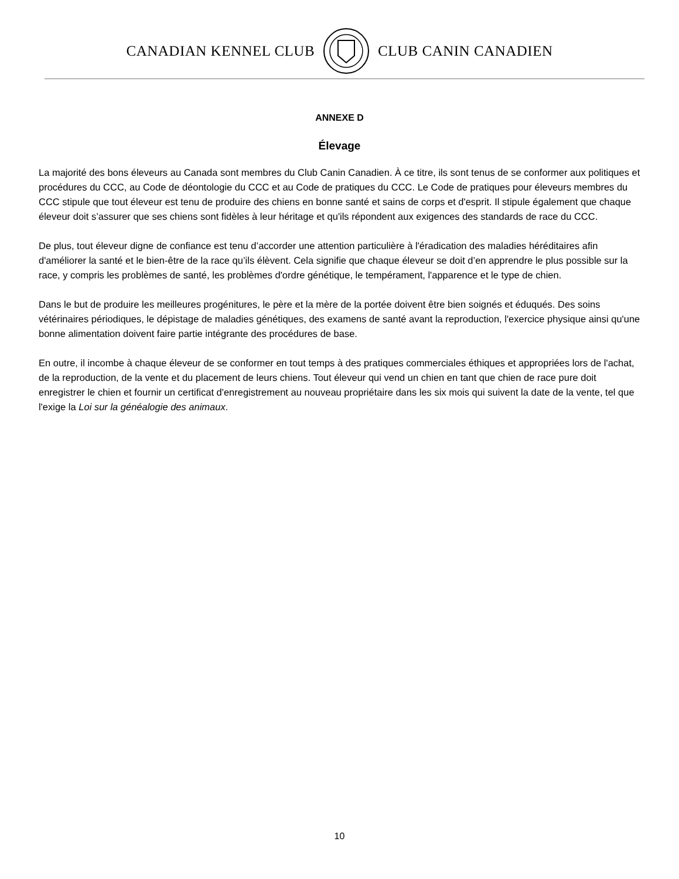CANADIAN KENNEL CLUB CLUB CANIN CANADIEN
ANNEXE D
Élevage
La majorité des bons éleveurs au Canada sont membres du Club Canin Canadien. À ce titre, ils sont tenus de se conformer aux politiques et procédures du CCC, au Code de déontologie du CCC et au Code de pratiques du CCC. Le Code de pratiques pour éleveurs membres du CCC stipule que tout éleveur est tenu de produire des chiens en bonne santé et sains de corps et d'esprit. Il stipule également que chaque éleveur doit s’assurer que ses chiens sont fidèles à leur héritage et qu'ils répondent aux exigences des standards de race du CCC.
De plus, tout éleveur digne de confiance est tenu d’accorder une attention particulière à l'éradication des maladies héréditaires afin d'améliorer la santé et le bien-être de la race qu’ils élèvent. Cela signifie que chaque éleveur se doit d’en apprendre le plus possible sur la race, y compris les problèmes de santé, les problèmes d'ordre génétique, le tempérament, l'apparence et le type de chien.
Dans le but de produire les meilleures progénitures, le père et la mère de la portée doivent être bien soignés et éduqués. Des soins vétérinaires périodiques, le dépistage de maladies génétiques, des examens de santé avant la reproduction, l'exercice physique ainsi qu'une bonne alimentation doivent faire partie intégrante des procédures de base.
En outre, il incombe à chaque éleveur de se conformer en tout temps à des pratiques commerciales éthiques et appropriées lors de l'achat, de la reproduction, de la vente et du placement de leurs chiens. Tout éleveur qui vend un chien en tant que chien de race pure doit enregistrer le chien et fournir un certificat d'enregistrement au nouveau propriétaire dans les six mois qui suivent la date de la vente, tel que l'exige la Loi sur la généalogie des animaux.
10